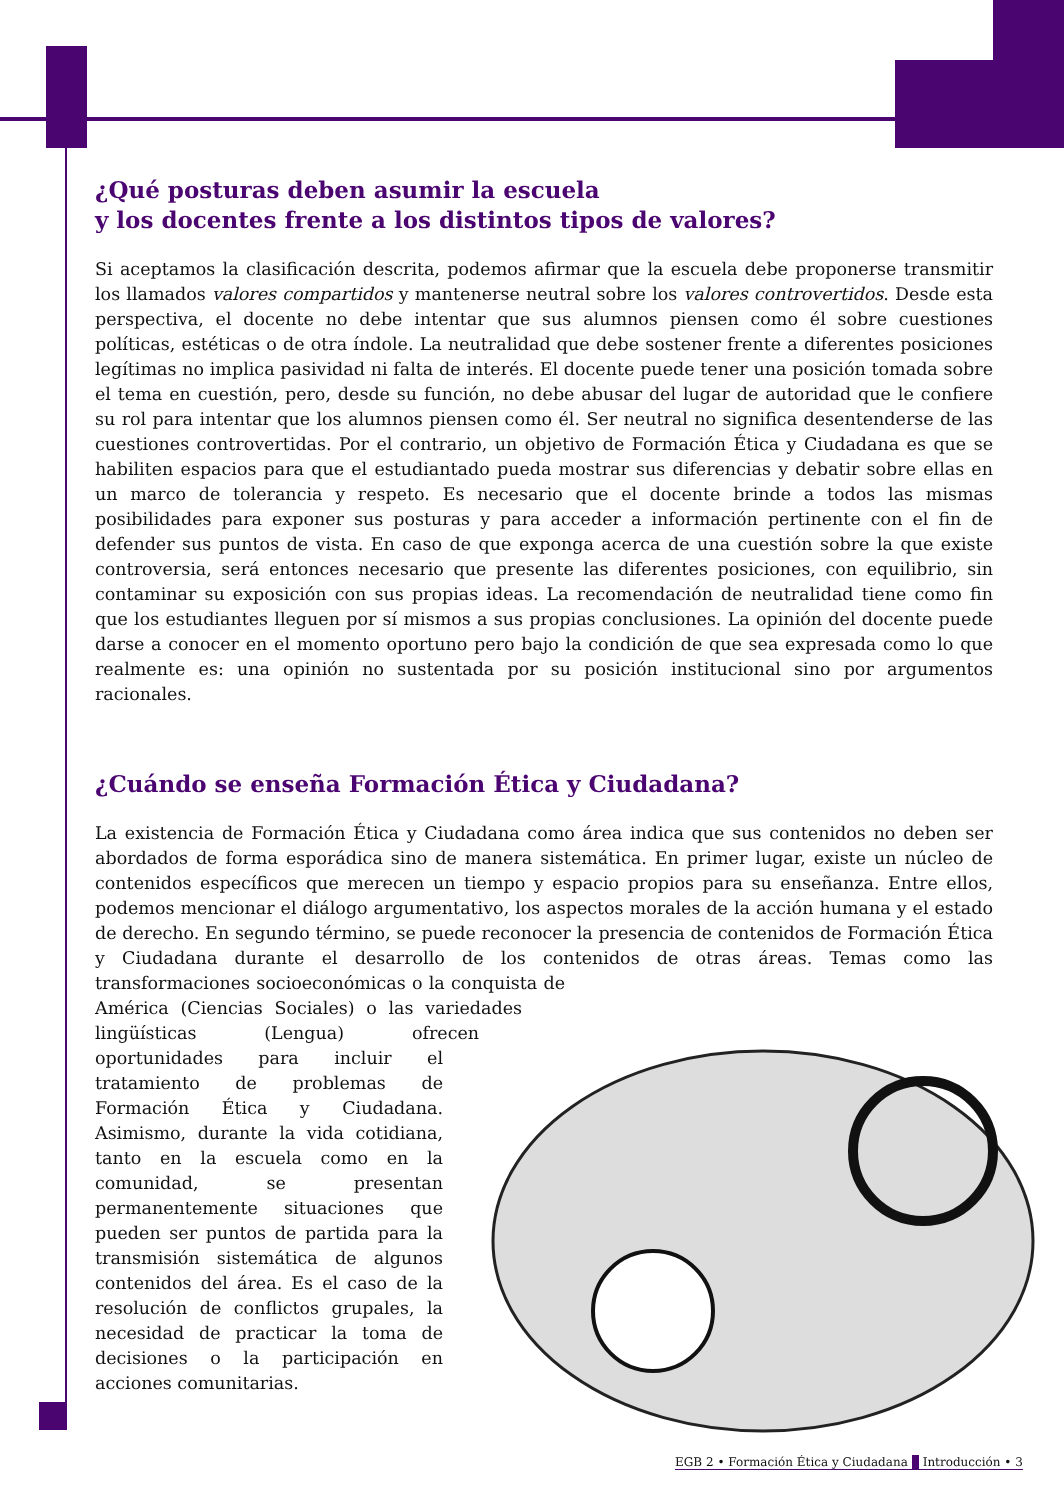¿Qué posturas deben asumir la escuela
y los docentes frente a los distintos tipos de valores?
Si aceptamos la clasificación descrita, podemos afirmar que la escuela debe proponerse transmitir los llamados valores compartidos y mantenerse neutral sobre los valores controvertidos. Desde esta perspectiva, el docente no debe intentar que sus alumnos piensen como él sobre cuestiones políticas, estéticas o de otra índole. La neutralidad que debe sostener frente a diferentes posiciones legítimas no implica pasividad ni falta de interés. El docente puede tener una posición tomada sobre el tema en cuestión, pero, desde su función, no debe abusar del lugar de autoridad que le confiere su rol para intentar que los alumnos piensen como él. Ser neutral no significa desentenderse de las cuestiones controvertidas. Por el contrario, un objetivo de Formación Ética y Ciudadana es que se habiliten espacios para que el estudiantado pueda mostrar sus diferencias y debatir sobre ellas en un marco de tolerancia y respeto. Es necesario que el docente brinde a todos las mismas posibilidades para exponer sus posturas y para acceder a información pertinente con el fin de defender sus puntos de vista. En caso de que exponga acerca de una cuestión sobre la que existe controversia, será entonces necesario que presente las diferentes posiciones, con equilibrio, sin contaminar su exposición con sus propias ideas. La recomendación de neutralidad tiene como fin que los estudiantes lleguen por sí mismos a sus propias conclusiones. La opinión del docente puede darse a conocer en el momento oportuno pero bajo la condición de que sea expresada como lo que realmente es: una opinión no sustentada por su posición institucional sino por argumentos racionales.
¿Cuándo se enseña Formación Ética y Ciudadana?
La existencia de Formación Ética y Ciudadana como área indica que sus contenidos no deben ser abordados de forma esporádica sino de manera sistemática. En primer lugar, existe un núcleo de contenidos específicos que merecen un tiempo y espacio propios para su enseñanza. Entre ellos, podemos mencionar el diálogo argumentativo, los aspectos morales de la acción humana y el estado de derecho. En segundo término, se puede reconocer la presencia de contenidos de Formación Ética y Ciudadana durante el desarrollo de los contenidos de otras áreas. Temas como las transformaciones socioeconómicas o la conquista de América (Ciencias Sociales) o las variedades lingüísticas (Lengua) ofrecen oportunidades para incluir el tratamiento de problemas de Formación Ética y Ciudadana. Asimismo, durante la vida cotidiana, tanto en la escuela como en la comunidad, se presentan permanentemente situaciones que pueden ser puntos de partida para la transmisión sistemática de algunos contenidos del área. Es el caso de la resolución de conflictos grupales, la necesidad de practicar la toma de decisiones o la participación en acciones comunitarias.
EGB 2 • Formación Ética y Ciudadana Introducción • 3